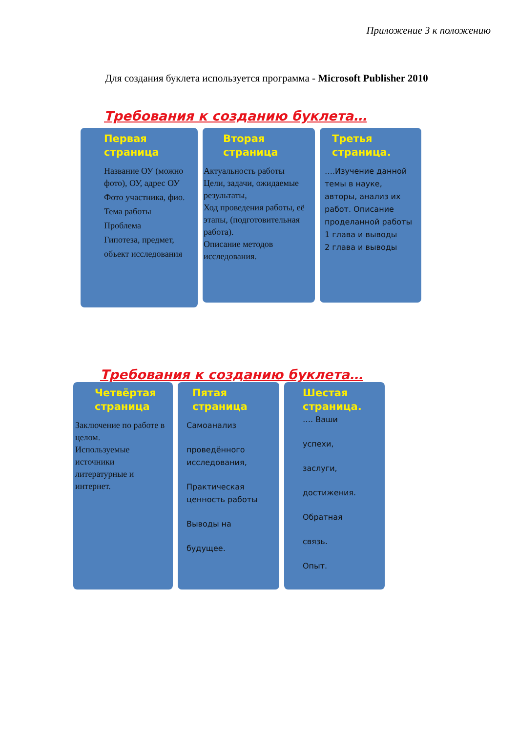Приложение 3 к положению
Для создания буклета используется программа - Microsoft Publisher 2010
Требования к созданию буклета…
Первая страница
Название ОУ (можно фото), ОУ, адрес ОУ
Фото участника, фио.
Тема работы
Проблема
Гипотеза, предмет,
объект исследования
Вторая страница
Актуальность работы
Цели, задачи, ожидаемые результаты,
Ход проведения работы, её этапы, (подготовительная работа).
Описание методов исследования.
Третья страница.
….Изучение данной темы в науке, авторы, анализ их работ. Описание проделанной работы
1 глава и выводы
2 глава и выводы
Требования к созданию буклета…
Четвёртая страница
Заключение по работе в целом.
Используемые источники литературные и интернет.
Пятая страница
Самоанализ
проведённого исследования,
Практическая ценность работы
Выводы на
будущее.
Шестая страница.
…. Ваши
успехи,
заслуги,
достижения.
Обратная
связь.
Опыт.